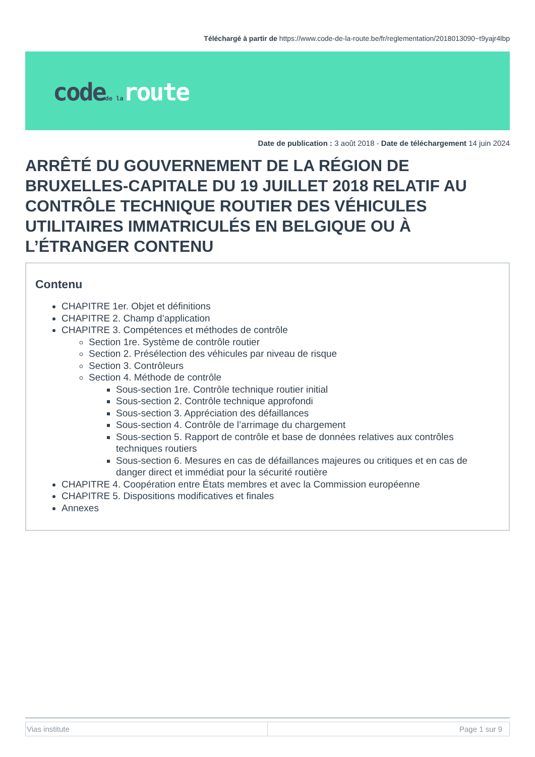Téléchargé à partir de https://www.code-de-la-route.be/fr/reglementation/2018013090~t9yajr4lbp
code de la route
Date de publication : 3 août 2018 - Date de téléchargement 14 juin 2024
ARRÊTÉ DU GOUVERNEMENT DE LA RÉGION DE BRUXELLES-CAPITALE DU 19 JUILLET 2018 RELATIF AU CONTRÔLE TECHNIQUE ROUTIER DES VÉHICULES UTILITAIRES IMMATRICULÉS EN BELGIQUE OU À L’ÉTRANGER CONTENU
Contenu
CHAPITRE 1er. Objet et définitions
CHAPITRE 2. Champ d’application
CHAPITRE 3. Compétences et méthodes de contrôle
Section 1re. Système de contrôle routier
Section 2. Présélection des véhicules par niveau de risque
Section 3. Contrôleurs
Section 4. Méthode de contrôle
Sous-section 1re. Contrôle technique routier initial
Sous-section 2. Contrôle technique approfondi
Sous-section 3. Appréciation des défaillances
Sous-section 4. Contrôle de l’arrimage du chargement
Sous-section 5. Rapport de contrôle et base de données relatives aux contrôles techniques routiers
Sous-section 6. Mesures en cas de défaillances majeures ou critiques et en cas de danger direct et immédiat pour la sécurité routière
CHAPITRE 4. Coopération entre États membres et avec la Commission européenne
CHAPITRE 5. Dispositions modificatives et finales
Annexes
| Vias institute | Page 1 sur 9 |